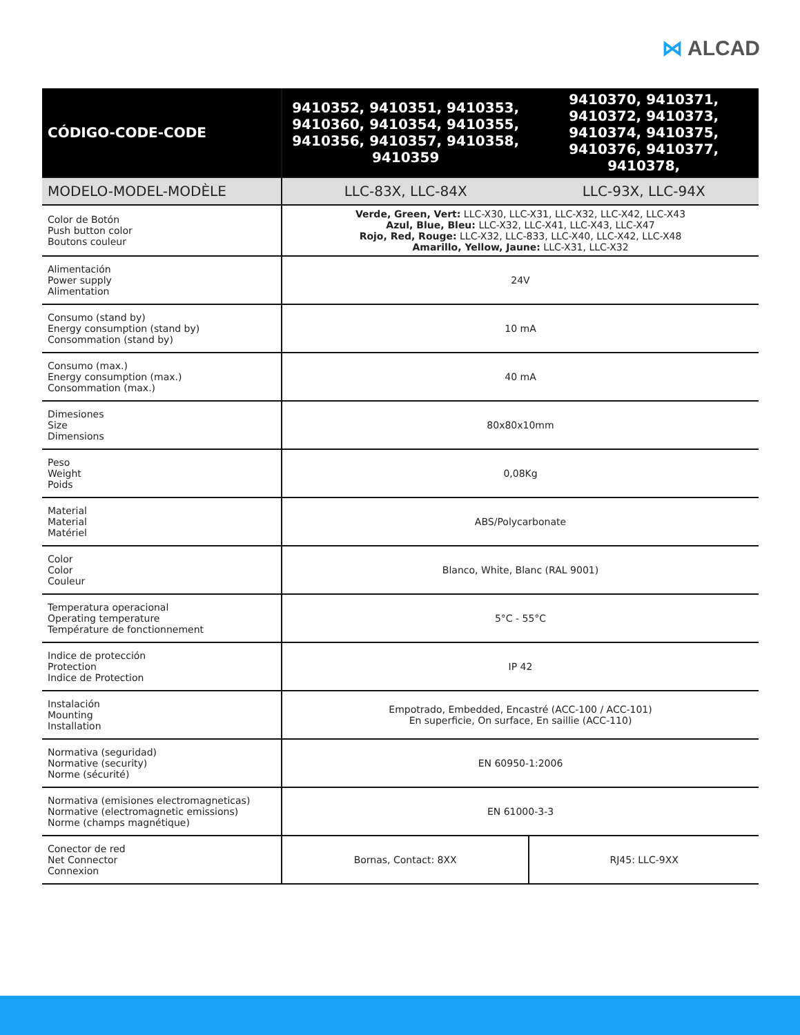⋈ ALCAD
| CÓDIGO-CODE-CODE | 9410352, 9410351, 9410353, 9410360, 9410354, 9410355, 9410356, 9410357, 9410358, 9410359 | 9410370, 9410371, 9410372, 9410373, 9410374, 9410375, 9410376, 9410377, 9410378, |
| --- | --- | --- |
| MODELO-MODEL-MODÈLE | LLC-83X, LLC-84X | LLC-93X, LLC-94X |
| Color de Botón Push button color Boutons couleur | Verde, Green, Vert: LLC-X30, LLC-X31, LLC-X32, LLC-X42, LLC-X43 Azul, Blue, Bleu: LLC-X32, LLC-X41, LLC-X43, LLC-X47 Rojo, Red, Rouge: LLC-X32, LLC-833, LLC-X40, LLC-X42, LLC-X48 Amarillo, Yellow, Jaune: LLC-X31, LLC-X32 | |
| Alimentación Power supply Alimentation | 24V | |
| Consumo (stand by) Energy consumption (stand by) Consommation (stand by) | 10 mA | |
| Consumo (max.) Energy consumption (max.) Consommation (max.) | 40 mA | |
| Dimesiones Size Dimensions | 80x80x10mm | |
| Peso Weight Poids | 0,08Kg | |
| Material Material Matériel | ABS/Polycarbonate | |
| Color Color Couleur | Blanco, White, Blanc (RAL 9001) | |
| Temperatura operacional Operating temperature Température de fonctionnement | 5°C - 55°C | |
| Indice de protección Protection Indice de Protection | IP 42 | |
| Instalación Mounting Installation | Empotrado, Embedded, Encastré (ACC-100 / ACC-101) En superficie, On surface, En saillie (ACC-110) | |
| Normativa (seguridad) Normative (security) Norme (sécurité) | EN 60950-1:2006 | |
| Normativa (emisiones electromagneticas) Normative (electromagnetic emissions) Norme (champs magnétique) | EN 61000-3-3 | |
| Conector de red Net Connector Connexion | Bornas, Contact: 8XX | RJ45: LLC-9XX |